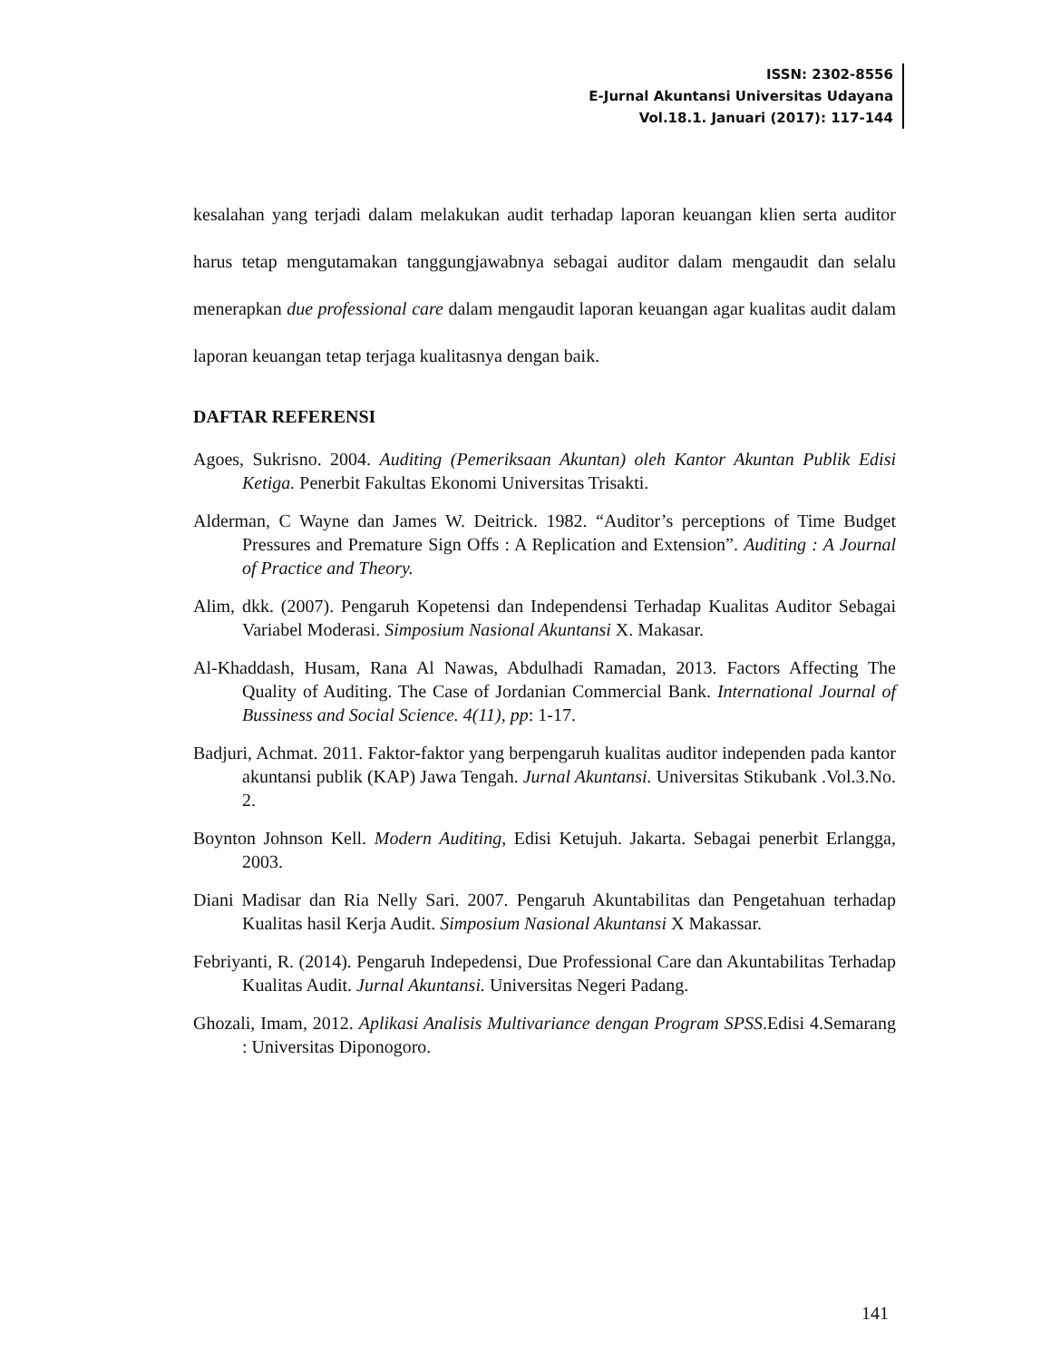ISSN: 2302-8556
E-Jurnal Akuntansi Universitas Udayana
Vol.18.1. Januari (2017): 117-144
kesalahan yang terjadi dalam melakukan audit terhadap laporan keuangan klien serta auditor harus tetap mengutamakan tanggungjawabnya sebagai auditor dalam mengaudit dan selalu menerapkan due professional care dalam mengaudit laporan keuangan agar kualitas audit dalam laporan keuangan tetap terjaga kualitasnya dengan baik.
DAFTAR REFERENSI
Agoes, Sukrisno. 2004. Auditing (Pemeriksaan Akuntan) oleh Kantor Akuntan Publik Edisi Ketiga. Penerbit Fakultas Ekonomi Universitas Trisakti.
Alderman, C Wayne dan James W. Deitrick. 1982. “Auditor’s perceptions of Time Budget Pressures and Premature Sign Offs : A Replication and Extension”. Auditing : A Journal of Practice and Theory.
Alim, dkk. (2007). Pengaruh Kopetensi dan Independensi Terhadap Kualitas Auditor Sebagai Variabel Moderasi. Simposium Nasional Akuntansi X. Makasar.
Al-Khaddash, Husam, Rana Al Nawas, Abdulhadi Ramadan, 2013. Factors Affecting The Quality of Auditing. The Case of Jordanian Commercial Bank. International Journal of Bussiness and Social Science. 4(11), pp: 1-17.
Badjuri, Achmat. 2011. Faktor-faktor yang berpengaruh kualitas auditor independen pada kantor akuntansi publik (KAP) Jawa Tengah. Jurnal Akuntansi. Universitas Stikubank .Vol.3.No. 2.
Boynton Johnson Kell. Modern Auditing, Edisi Ketujuh. Jakarta. Sebagai penerbit Erlangga, 2003.
Diani Madisar dan Ria Nelly Sari. 2007. Pengaruh Akuntabilitas dan Pengetahuan terhadap Kualitas hasil Kerja Audit. Simposium Nasional Akuntansi X Makassar.
Febriyanti, R. (2014). Pengaruh Indepedensi, Due Professional Care dan Akuntabilitas Terhadap Kualitas Audit. Jurnal Akuntansi. Universitas Negeri Padang.
Ghozali, Imam, 2012. Aplikasi Analisis Multivariance dengan Program SPSS.Edisi 4.Semarang : Universitas Diponogoro.
141